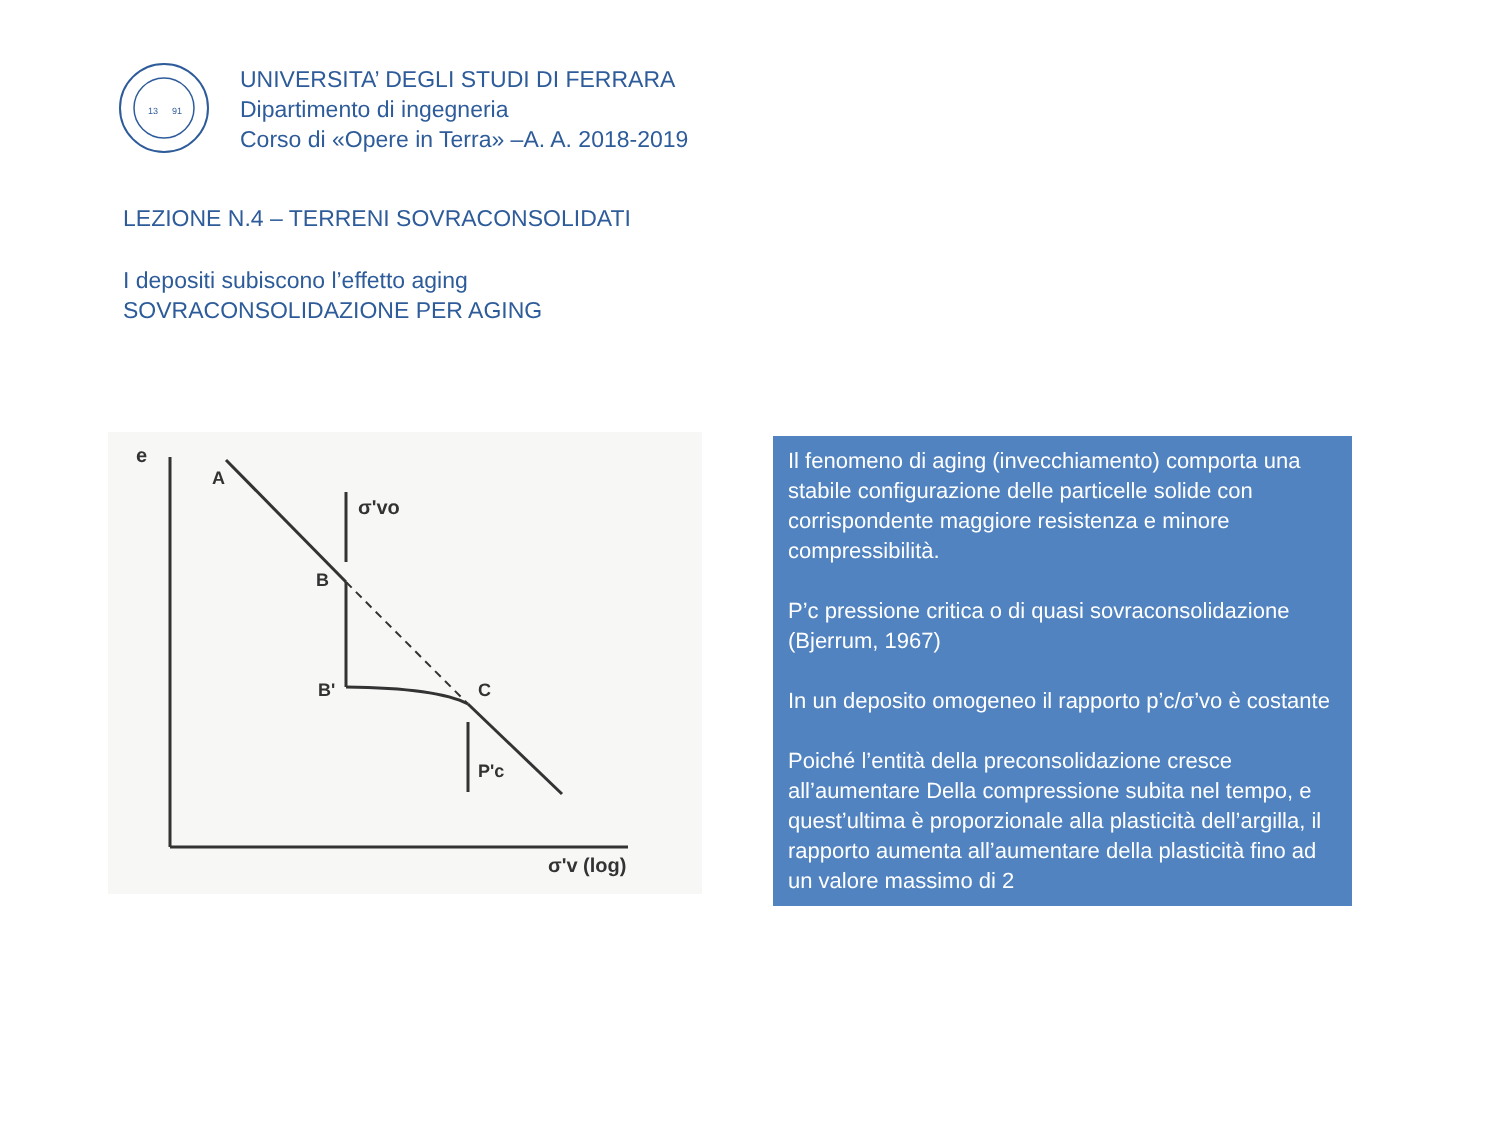13
91
UNIVERSITA’ DEGLI STUDI DI FERRARA
Dipartimento di ingegneria
Corso di «Opere in Terra» –A. A. 2018-2019
LEZIONE N.4 – TERRENI SOVRACONSOLIDATI
I depositi subiscono l’effetto aging
SOVRACONSOLIDAZIONE PER AGING
e
A
B
B'
C
σ'vo
P'c
σ'v (log)
Il fenomeno di aging (invecchiamento) comporta una stabile configurazione delle particelle solide con corrispondente maggiore resistenza e minore compressibilità.
P’c pressione critica o di quasi sovraconsolidazione (Bjerrum, 1967)
In un deposito omogeneo il rapporto p’c/σ’vo è costante
Poiché l’entità della preconsolidazione cresce all’aumentare Della compressione subita nel tempo, e quest’ultima è proporzionale alla plasticità dell’argilla, il rapporto aumenta all’aumentare della plasticità fino ad un valore massimo di 2